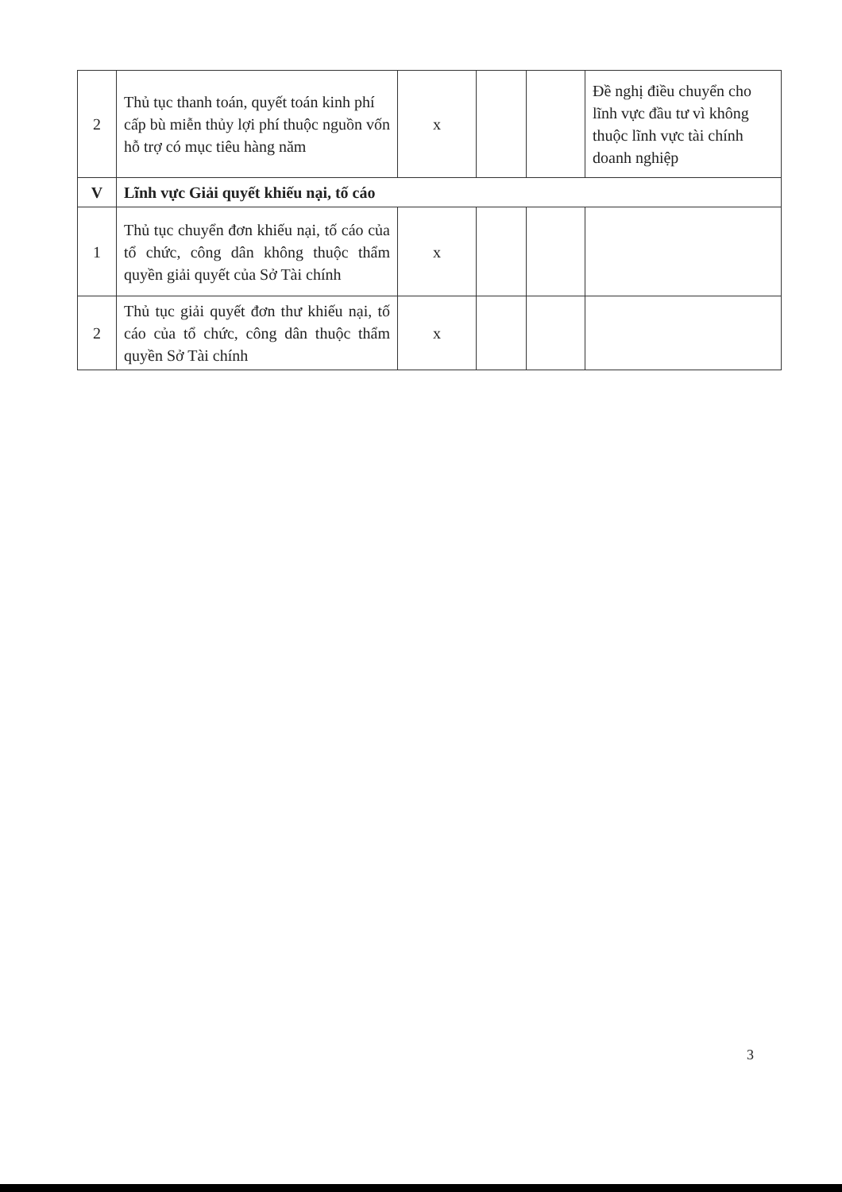| 2 | Thủ tục thanh toán, quyết toán kinh phí cấp bù miễn thủy lợi phí thuộc nguồn vốn hỗ trợ có mục tiêu hàng năm | x | | | Đề nghị điều chuyển cho lĩnh vực đầu tư vì không thuộc lĩnh vực tài chính doanh nghiệp |
| V | Lĩnh vực Giải quyết khiếu nại, tố cáo | | | | |
| 1 | Thủ tục chuyển đơn khiếu nại, tố cáo của tổ chức, công dân không thuộc thẩm quyền giải quyết của Sở Tài chính | x | | | |
| 2 | Thủ tục giải quyết đơn thư khiếu nại, tố cáo của tổ chức, công dân thuộc thẩm quyền Sở Tài chính | x | | | |
3